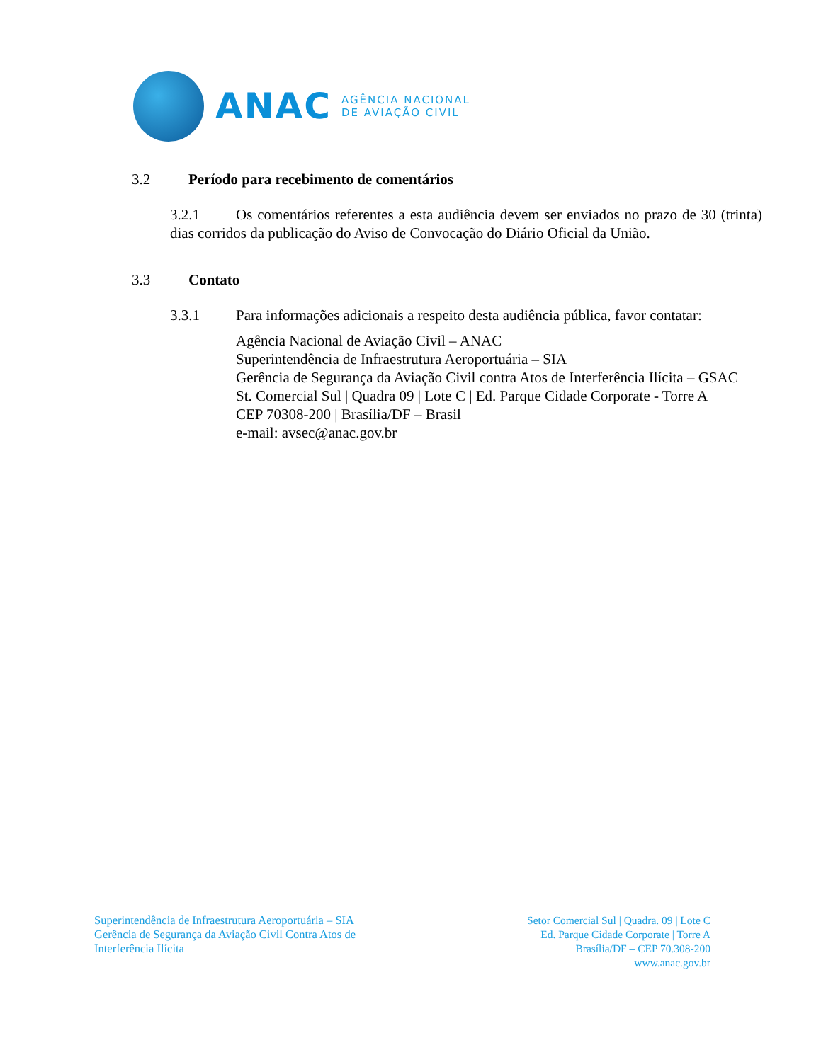ANAC
AGÊNCIA NACIONAL
DE AVIAÇÃO CIVIL
3.2 Período para recebimento de comentários
3.2.1 Os comentários referentes a esta audiência devem ser enviados no prazo de 30 (trinta) dias corridos da publicação do Aviso de Convocação do Diário Oficial da União.
3.3 Contato
3.3.1 Para informações adicionais a respeito desta audiência pública, favor contatar:
Agência Nacional de Aviação Civil – ANAC
Superintendência de Infraestrutura Aeroportuária – SIA
Gerência de Segurança da Aviação Civil contra Atos de Interferência Ilícita – GSAC
St. Comercial Sul | Quadra 09 | Lote C | Ed. Parque Cidade Corporate - Torre A
CEP 70308-200 | Brasília/DF – Brasil
e-mail: avsec@anac.gov.br
Superintendência de Infraestrutura Aeroportuária – SIA
Gerência de Segurança da Aviação Civil Contra Atos de
Interferência Ilícita
Setor Comercial Sul | Quadra. 09 | Lote C
Ed. Parque Cidade Corporate | Torre A
Brasília/DF – CEP 70.308-200
www.anac.gov.br